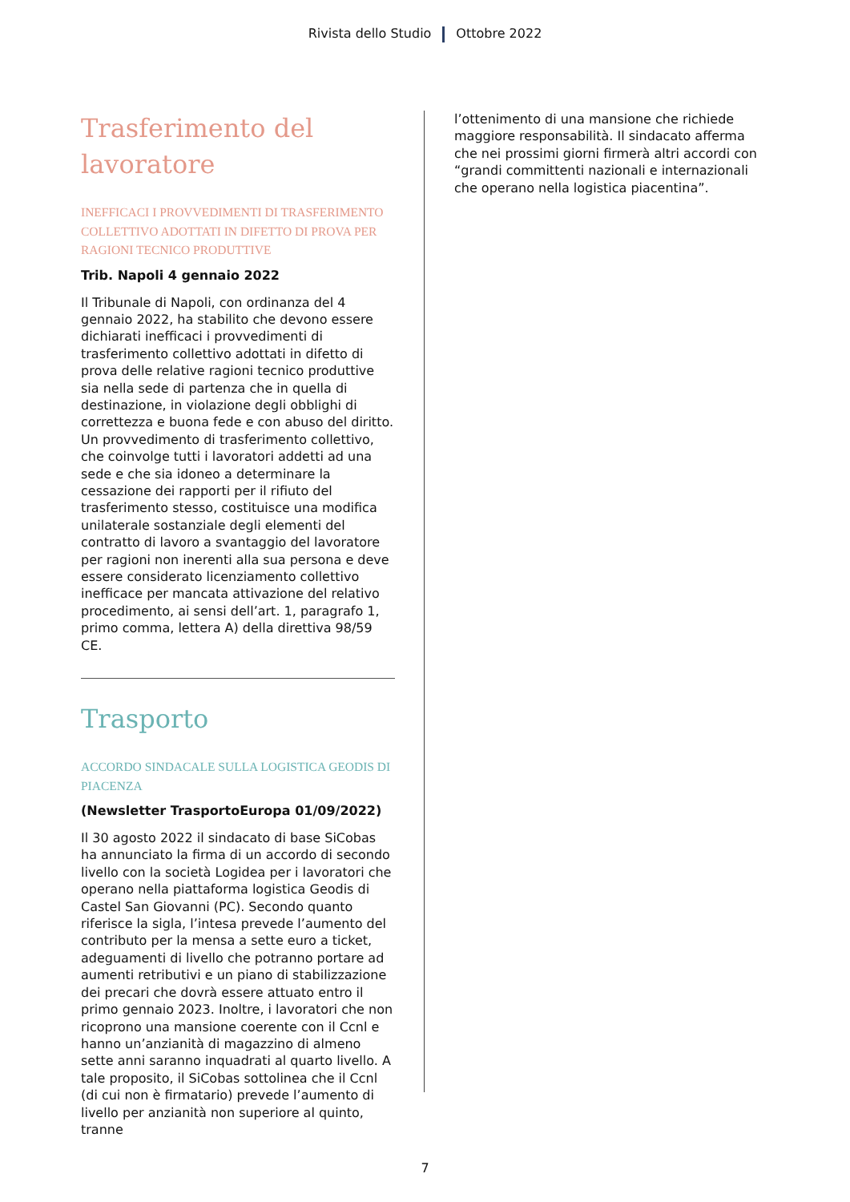Rivista dello Studio Ottobre 2022
Trasferimento del lavoratore
INEFFICACI I PROVVEDIMENTI DI TRASFERIMENTO COLLETTIVO ADOTTATI IN DIFETTO DI PROVA PER RAGIONI TECNICO PRODUTTIVE
Trib. Napoli 4 gennaio 2022
Il Tribunale di Napoli, con ordinanza del 4 gennaio 2022, ha stabilito che devono essere dichiarati inefficaci i provvedimenti di trasferimento collettivo adottati in difetto di prova delle relative ragioni tecnico produttive sia nella sede di partenza che in quella di destinazione, in violazione degli obblighi di correttezza e buona fede e con abuso del diritto. Un provvedimento di trasferimento collettivo, che coinvolge tutti i lavoratori addetti ad una sede e che sia idoneo a determinare la cessazione dei rapporti per il rifiuto del trasferimento stesso, costituisce una modifica unilaterale sostanziale degli elementi del contratto di lavoro a svantaggio del lavoratore per ragioni non inerenti alla sua persona e deve essere considerato licenziamento collettivo inefficace per mancata attivazione del relativo procedimento, ai sensi dell’art. 1, paragrafo 1, primo comma, lettera A) della direttiva 98/59 CE.
Trasporto
ACCORDO SINDACALE SULLA LOGISTICA GEODIS DI PIACENZA
(Newsletter TrasportoEuropa 01/09/2022)
Il 30 agosto 2022 il sindacato di base SiCobas ha annunciato la firma di un accordo di secondo livello con la società Logidea per i lavoratori che operano nella piattaforma logistica Geodis di Castel San Giovanni (PC). Secondo quanto riferisce la sigla, l’intesa prevede l’aumento del contributo per la mensa a sette euro a ticket, adeguamenti di livello che potranno portare ad aumenti retributivi e un piano di stabilizzazione dei precari che dovrà essere attuato entro il primo gennaio 2023. Inoltre, i lavoratori che non ricoprono una mansione coerente con il Ccnl e hanno un’anzianità di magazzino di almeno sette anni saranno inquadrati al quarto livello. A tale proposito, il SiCobas sottolinea che il Ccnl (di cui non è firmatario) prevede l’aumento di livello per anzianità non superiore al quinto, tranne
l’ottenimento di una mansione che richiede maggiore responsabilità. Il sindacato afferma che nei prossimi giorni firmerà altri accordi con “grandi committenti nazionali e internazionali che operano nella logistica piacentina”.
7